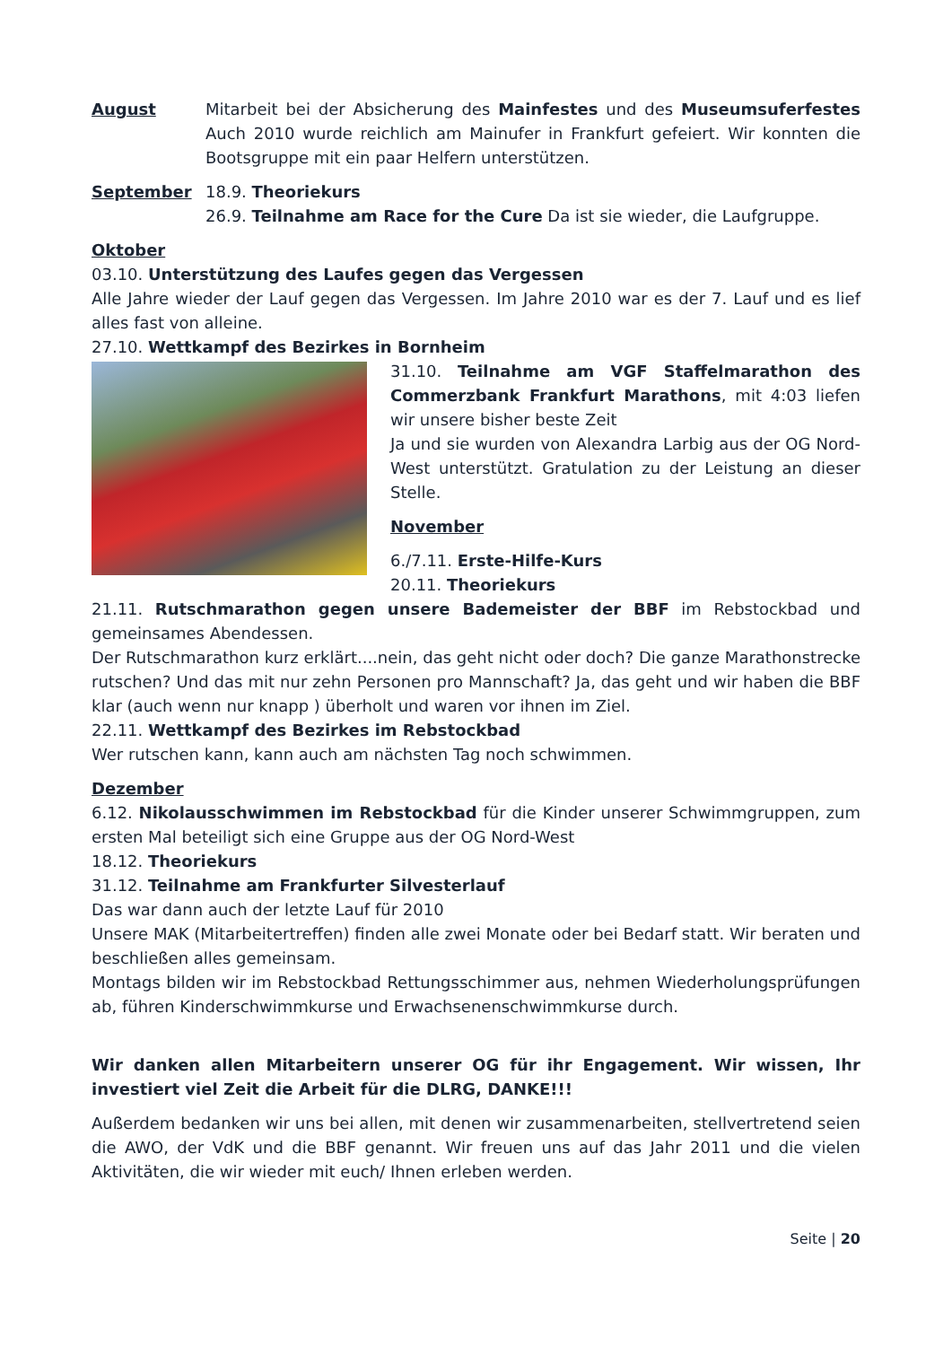August Mitarbeit bei der Absicherung des Mainfestes und des Museumsuferfestes Auch 2010 wurde reichlich am Mainufer in Frankfurt gefeiert. Wir konnten die Bootsgruppe mit ein paar Helfern unterstützen.
September 18.9. Theoriekurs
26.9. Teilnahme am Race for the Cure Da ist sie wieder, die Laufgruppe.
Oktober
03.10. Unterstützung des Laufes gegen das Vergessen
Alle Jahre wieder der Lauf gegen das Vergessen. Im Jahre 2010 war es der 7. Lauf und es lief alles fast von alleine.
27.10. Wettkampf des Bezirkes in Bornheim
31.10. Teilnahme am VGF Staffelmarathon des Commerzbank Frankfurt Marathons, mit 4:03 liefen wir unsere bisher beste Zeit
Ja und sie wurden von Alexandra Larbig aus der OG Nord-West unterstützt. Gratulation zu der Leistung an dieser Stelle.
November
6./7.11. Erste-Hilfe-Kurs
20.11. Theoriekurs
21.11. Rutschmarathon gegen unsere Bademeister der BBF im Rebstockbad und gemeinsames Abendessen.
Der Rutschmarathon kurz erklärt....nein, das geht nicht oder doch? Die ganze Marathonstrecke rutschen? Und das mit nur zehn Personen pro Mannschaft? Ja, das geht und wir haben die BBF klar (auch wenn nur knapp ) überholt und waren vor ihnen im Ziel.
22.11. Wettkampf des Bezirkes im Rebstockbad
Wer rutschen kann, kann auch am nächsten Tag noch schwimmen.
Dezember
6.12. Nikolausschwimmen im Rebstockbad für die Kinder unserer Schwimmgruppen, zum ersten Mal beteiligt sich eine Gruppe aus der OG Nord-West
18.12. Theoriekurs
31.12. Teilnahme am Frankfurter Silvesterlauf
Das war dann auch der letzte Lauf für 2010
Unsere MAK (Mitarbeitertreffen) finden alle zwei Monate oder bei Bedarf statt. Wir beraten und beschließen alles gemeinsam.
Montags bilden wir im Rebstockbad Rettungsschimmer aus, nehmen Wiederholungsprüfungen ab, führen Kinderschwimmkurse und Erwachsenenschwimmkurse durch.
Wir danken allen Mitarbeitern unserer OG für ihr Engagement. Wir wissen, Ihr investiert viel Zeit die Arbeit für die DLRG, DANKE!!!
Außerdem bedanken wir uns bei allen, mit denen wir zusammenarbeiten, stellvertretend seien die AWO, der VdK und die BBF genannt. Wir freuen uns auf das Jahr 2011 und die vielen Aktivitäten, die wir wieder mit euch/ Ihnen erleben werden.
Seite | 20